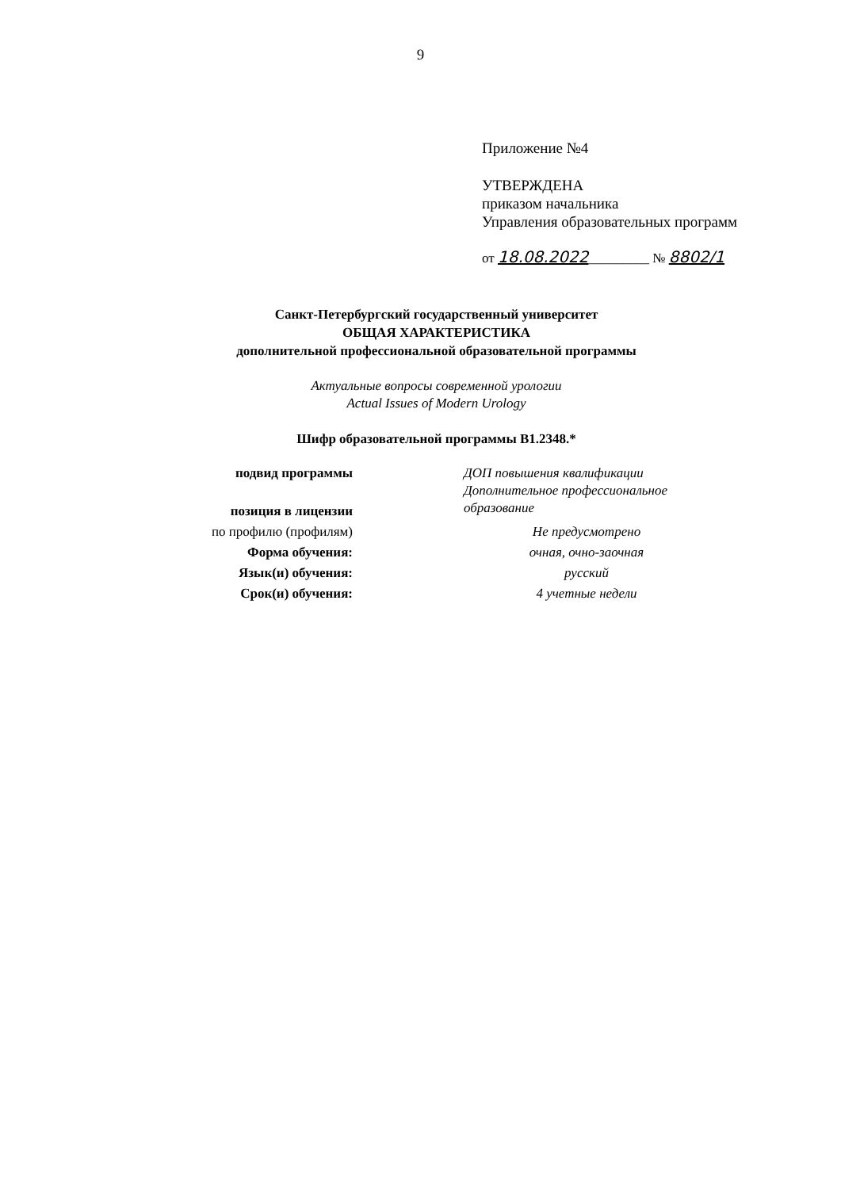9
Приложение №4
УТВЕРЖДЕНА
приказом начальника
Управления образовательных программ
от 18.08.2022_________ № 8802/1
Санкт-Петербургский государственный университет
ОБЩАЯ ХАРАКТЕРИСТИКА
дополнительной профессиональной образовательной программы
Актуальные вопросы современной урологии
Actual Issues of Modern Urology
Шифр образовательной программы В1.2348.*
| подвид программы | ДОП повышения квалификации Дополнительное профессиональное образование |
| позиция в лицензии | |
| по профилю (профилям) | Не предусмотрено |
| Форма обучения: | очная, очно-заочная |
| Язык(и) обучения: | русский |
| Срок(и) обучения: | 4 учетные недели |